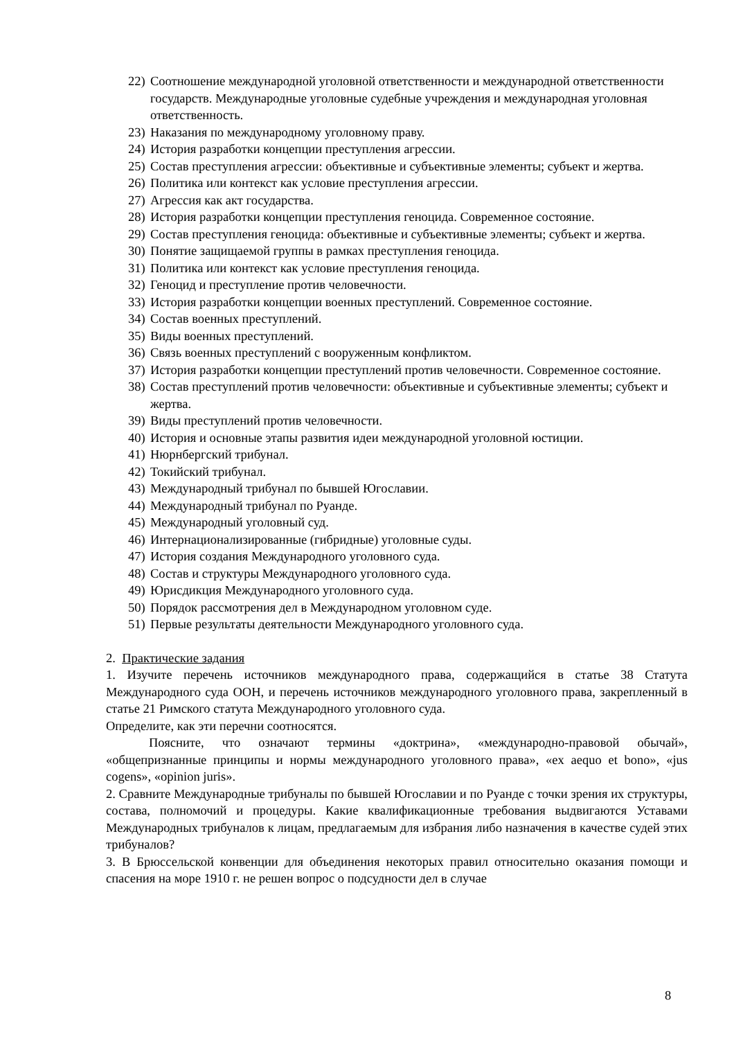22) Соотношение международной уголовной ответственности и международной ответственности государств. Международные уголовные судебные учреждения и международная уголовная ответственность.
23) Наказания по международному уголовному праву.
24) История разработки концепции преступления агрессии.
25) Состав преступления агрессии: объективные и субъективные элементы; субъект и жертва.
26) Политика или контекст как условие преступления агрессии.
27) Агрессия как акт государства.
28) История разработки концепции преступления геноцида. Современное состояние.
29) Состав преступления геноцида: объективные и субъективные элементы; субъект и жертва.
30) Понятие защищаемой группы в рамках преступления геноцида.
31) Политика или контекст как условие преступления геноцида.
32) Геноцид и преступление против человечности.
33) История разработки концепции военных преступлений. Современное состояние.
34) Состав военных преступлений.
35) Виды военных преступлений.
36) Связь военных преступлений с вооруженным конфликтом.
37) История разработки концепции преступлений против человечности. Современное состояние.
38) Состав преступлений против человечности: объективные и субъективные элементы; субъект и жертва.
39) Виды преступлений против человечности.
40) История и основные этапы развития идеи международной уголовной юстиции.
41) Нюрнбергский трибунал.
42) Токийский трибунал.
43) Международный трибунал по бывшей Югославии.
44) Международный трибунал по Руанде.
45) Международный уголовный суд.
46) Интернационализированные (гибридные) уголовные суды.
47) История создания Международного уголовного суда.
48) Состав и структуры Международного уголовного суда.
49) Юрисдикция Международного уголовного суда.
50) Порядок рассмотрения дел в Международном уголовном суде.
51) Первые результаты деятельности Международного уголовного суда.
2. Практические задания
1. Изучите перечень источников международного права, содержащийся в статье 38 Статута Международного суда ООН, и перечень источников международного уголовного права, закрепленный в статье 21 Римского статута Международного уголовного суда.
Определите, как эти перечни соотносятся.
Поясните, что означают термины «доктрина», «международно-правовой обычай», «общепризнанные принципы и нормы международного уголовного права», «ex aequo et bono», «jus cogens», «opinion juris».
2. Сравните Международные трибуналы по бывшей Югославии и по Руанде с точки зрения их структуры, состава, полномочий и процедуры. Какие квалификационные требования выдвигаются Уставами Международных трибуналов к лицам, предлагаемым для избрания либо назначения в качестве судей этих трибуналов?
3. В Брюссельской конвенции для объединения некоторых правил относительно оказания помощи и спасения на море 1910 г. не решен вопрос о подсудности дел в случае
8